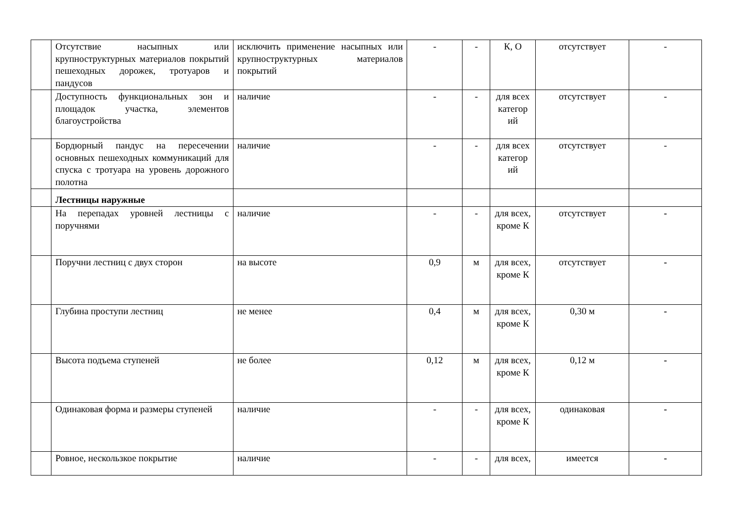| | Отсутствие насыпных или крупноструктурных материалов покрытий пешеходных дорожек, тротуаров и пандусов | исключить применение насыпных или крупноструктурных материалов покрытий | - | - | К, О | отсутствует | - |
| | Доступность функциональных зон и площадок участка, элементов благоустройства | наличие | - | - | для всех категор ий | отсутствует | - |
| | Бордюрный пандус на пересечении основных пешеходных коммуникаций для спуска с тротуара на уровень дорожного полотна | наличие | - | - | для всех категор ий | отсутствует | - |
| | Лестницы наружные | | | | | | |
| | На перепадах уровней лестницы с поручнями | наличие | - | - | для всех, кроме К | отсутствует | - |
| | Поручни лестниц с двух сторон | на высоте | 0,9 | м | для всех, кроме К | отсутствует | - |
| | Глубина проступи лестниц | не менее | 0,4 | м | для всех, кроме К | 0,30 м | - |
| | Высота подъема ступеней | не более | 0,12 | м | для всех, кроме К | 0,12 м | - |
| | Одинаковая форма и размеры ступеней | наличие | - | - | для всех, кроме К | одинаковая | - |
| | Ровное, нескользкое покрытие | наличие | - | - | для всех, | имеется | - |